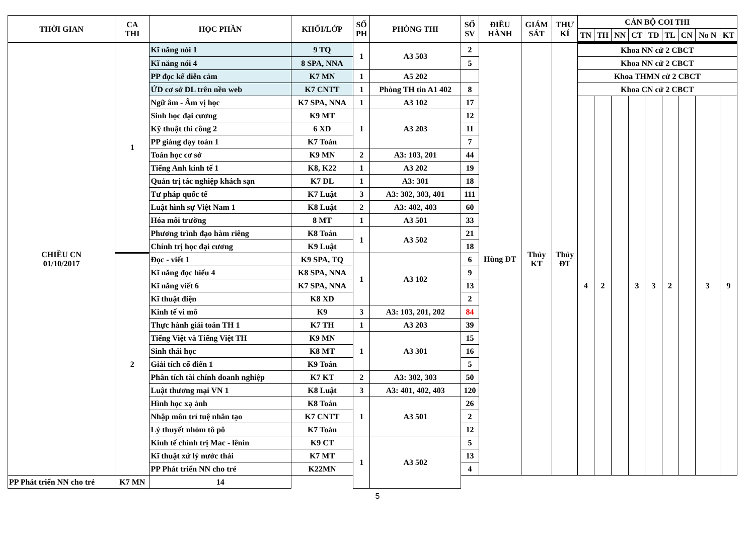| THỜI GIAN | CA THI | HỌC PHẦN | KHỐI/LỚP | SỐ PH | PHÒNG THI | SỐ SV | ĐIỀU HÀNH | GIÁM SÁT | THƯ KÍ | CÁN BỘ COI THI | | | | | | | | |
| --- | --- | --- | --- | --- | --- | --- | --- | --- | --- | --- | --- | --- | --- | --- | --- | --- | --- | --- |
| | | | | | | | | | | TN | TH | NN | CT | TD | TL | CN | No N | KT |
| CHIỀU CN 01/10/2017 | 1 | Kĩ năng nói 1 | 9 TQ | 1 | A3 503 | 2 | Hùng ĐT | Thủy KT | Thủy ĐT | Khoa NN cử 2 CBCT | | | | | | | | |
| | | Kĩ năng nói 4 | 8 SPA, NNA | | | 5 | | | | Khoa NN cử 2 CBCT | | | | | | | | |
| | | PP đọc kể diễn cảm | K7 MN | 1 | A5 202 | | | | | Khoa THMN cử 2 CBCT | | | | | | | | |
| | | ỨD cơ sở DL trên nền web | K7 CNTT | 1 | Phòng TH tin A1 402 | 8 | | | | Khoa CN cử 2 CBCT | | | | | | | | |
| | | Ngữ âm - Âm vị học | K7 SPA, NNA | 1 | A3 102 | 17 | | | | 4 | 2 | | 3 | 3 | 2 | | 3 | 9 |
| | | Sinh học đại cương | K9 MT | 1 | A3 203 | 12 | | | | | | | | | | | | |
| | | Kỹ thuật thi công 2 | 6 XD | | | 11 | | | | | | | | | | | | |
| | | PP giảng dạy toán 1 | K7 Toán | | | 7 | | | | | | | | | | | | |
| | | Toán học cơ sở | K9 MN | 2 | A3: 103, 201 | 44 | | | | | | | | | | | | |
| | | Tiếng Anh kinh tế 1 | K8, K22 | 1 | A3 202 | 19 | | | | | | | | | | | | |
| | | Quản trị tác nghiệp khách sạn | K7 DL | 1 | A3: 301 | 18 | | | | | | | | | | | | |
| | | Tư pháp quốc tế | K7 Luật | 3 | A3: 302, 303, 401 | 111 | | | | | | | | | | | | |
| | | Luật hình sự Việt Nam 1 | K8 Luật | 2 | A3: 402, 403 | 60 | | | | | | | | | | | | |
| | | Hóa môi trường | 8 MT | 1 | A3 501 | 33 | | | | | | | | | | | | |
| | | Phương trình đạo hàm riêng | K8 Toán | 1 | A3 502 | 21 | | | | | | | | | | | | |
| | | Chính trị học đại cương | K9 Luật | | | 18 | | | | | | | | | | | | |
| | 2 | Đọc - viết 1 | K9 SPA, TQ | 1 | A3 102 | 6 | | | | | | | | | | | | |
| | | Kĩ năng đọc hiểu 4 | K8 SPA, NNA | | | 9 | | | | | | | | | | | | |
| | | Kĩ năng viết 6 | K7 SPA, NNA | | | 13 | | | | | | | | | | | | |
| | | Kĩ thuật điện | K8 XD | | | 2 | | | | | | | | | | | | |
| | | Kinh tế vi mô | K9 | 3 | A3: 103, 201, 202 | 84 | | | | | | | | | | | | |
| | | Thực hành giải toán TH 1 | K7 TH | 1 | A3 203 | 39 | | | | | | | | | | | | |
| | | Tiếng Việt và Tiếng Việt TH | K9 MN | 1 | A3 301 | 15 | | | | | | | | | | | | |
| | | Sinh thái học | K8 MT | | | 16 | | | | | | | | | | | | |
| | | Giải tích cổ điển 1 | K9 Toán | | | 5 | | | | | | | | | | | | |
| | | Phân tích tài chính doanh nghiệp | K7 KT | 2 | A3: 302, 303 | 50 | | | | | | | | | | | | |
| | | Luật thương mại VN 1 | K8 Luật | 3 | A3: 401, 402, 403 | 120 | | | | | | | | | | | | |
| | | Hình học xạ ảnh | K8 Toán | 1 | A3 501 | 26 | | | | | | | | | | | | |
| | | Nhập môn trí tuệ nhân tạo | K7 CNTT | | | 2 | | | | | | | | | | | | |
| | | Lý thuyết nhóm tô pô | K7 Toán | | | 12 | | | | | | | | | | | | |
| | | Kinh tế chính trị Mac - lênin | K9 CT | 1 | A3 502 | 5 | | | | | | | | | | | | |
| | | Kĩ thuật xử lý nước thải | K7 MT | | | 13 | | | | | | | | | | | | |
| | | PP Phát triển NN cho trẻ | K22MN | | | 4 | | | | | | | | | | | | |
| PP Phát triển NN cho trẻ | K7 MN | 14 | | | | | | | | | | | | | | | | |
5